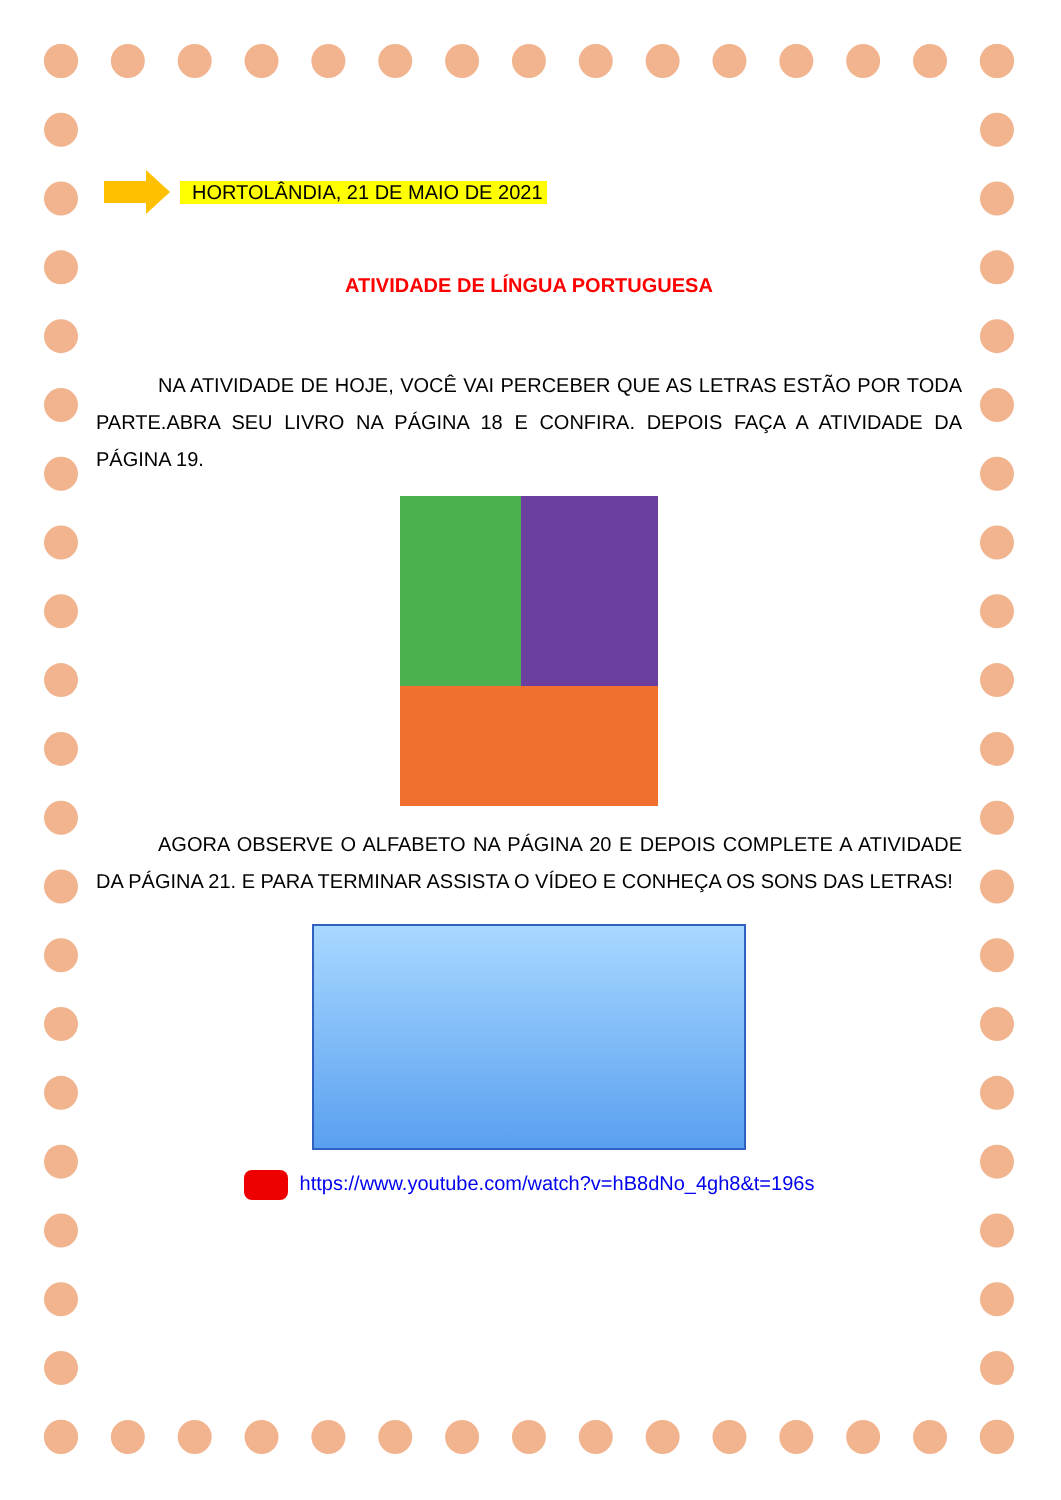HORTOLÂNDIA, 21 DE MAIO DE 2021
ATIVIDADE DE LÍNGUA PORTUGUESA
NA ATIVIDADE DE HOJE, VOCÊ VAI PERCEBER QUE AS LETRAS ESTÃO POR TODA PARTE.ABRA SEU LIVRO NA PÁGINA 18 E CONFIRA. DEPOIS FAÇA A ATIVIDADE DA PÁGINA 19.
AGORA OBSERVE O ALFABETO NA PÁGINA 20 E DEPOIS COMPLETE A ATIVIDADE DA PÁGINA 21. E PARA TERMINAR ASSISTA O VÍDEO E CONHEÇA OS SONS DAS LETRAS!
https://www.youtube.com/watch?v=hB8dNo_4gh8&t=196s